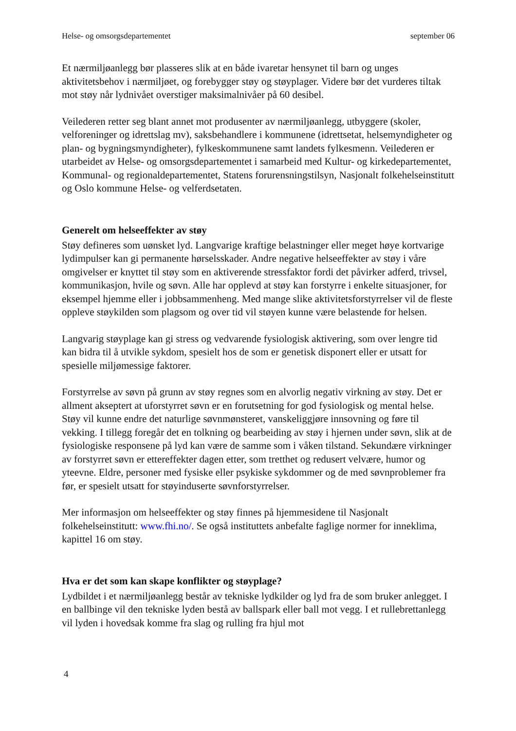Helse- og omsorgsdepartementet september 06
Et nærmiljøanlegg bør plasseres slik at en både ivaretar hensynet til barn og unges aktivitetsbehov i nærmiljøet, og forebygger støy og støyplager. Videre bør det vurderes tiltak mot støy når lydnivået overstiger maksimalnivåer på 60 desibel.
Veilederen retter seg blant annet mot produsenter av nærmiljøanlegg, utbyggere (skoler, velforeninger og idrettslag mv), saksbehandlere i kommunene (idrettsetat, helsemyndigheter og plan- og bygningsmyndigheter), fylkeskommunene samt landets fylkesmenn. Veilederen er utarbeidet av Helse- og omsorgsdepartementet i samarbeid med Kultur- og kirkedepartementet, Kommunal- og regionaldepartementet, Statens forurensningstilsyn, Nasjonalt folkehelseinstitutt og Oslo kommune Helse- og velferdsetaten.
Generelt om helseeffekter av støy
Støy defineres som uønsket lyd. Langvarige kraftige belastninger eller meget høye kortvarige lydimpulser kan gi permanente hørselsskader. Andre negative helseeffekter av støy i våre omgivelser er knyttet til støy som en aktiverende stressfaktor fordi det påvirker adferd, trivsel, kommunikasjon, hvile og søvn. Alle har opplevd at støy kan forstyrre i enkelte situasjoner, for eksempel hjemme eller i jobbsammenheng. Med mange slike aktivitetsforstyrrelser vil de fleste oppleve støykilden som plagsom og over tid vil støyen kunne være belastende for helsen.
Langvarig støyplage kan gi stress og vedvarende fysiologisk aktivering, som over lengre tid kan bidra til å utvikle sykdom, spesielt hos de som er genetisk disponert eller er utsatt for spesielle miljømessige faktorer.
Forstyrrelse av søvn på grunn av støy regnes som en alvorlig negativ virkning av støy. Det er allment akseptert at uforstyrret søvn er en forutsetning for god fysiologisk og mental helse. Støy vil kunne endre det naturlige søvnmønsteret, vanskeliggjøre innsovning og føre til vekking. I tillegg foregår det en tolkning og bearbeiding av støy i hjernen under søvn, slik at de fysiologiske responsene på lyd kan være de samme som i våken tilstand. Sekundære virkninger av forstyrret søvn er ettereffekter dagen etter, som tretthet og redusert velvære, humor og yteevne. Eldre, personer med fysiske eller psykiske sykdommer og de med søvnproblemer fra før, er spesielt utsatt for støyinduserte søvnforstyrrelser.
Mer informasjon om helseeffekter og støy finnes på hjemmesidene til Nasjonalt folkehelseinstitutt: www.fhi.no/. Se også instituttets anbefalte faglige normer for inneklima, kapittel 16 om støy.
Hva er det som kan skape konflikter og støyplage?
Lydbildet i et nærmiljøanlegg består av tekniske lydkilder og lyd fra de som bruker anlegget. I en ballbinge vil den tekniske lyden bestå av ballspark eller ball mot vegg. I et rullebrettanlegg vil lyden i hovedsak komme fra slag og rulling fra hjul mot
4